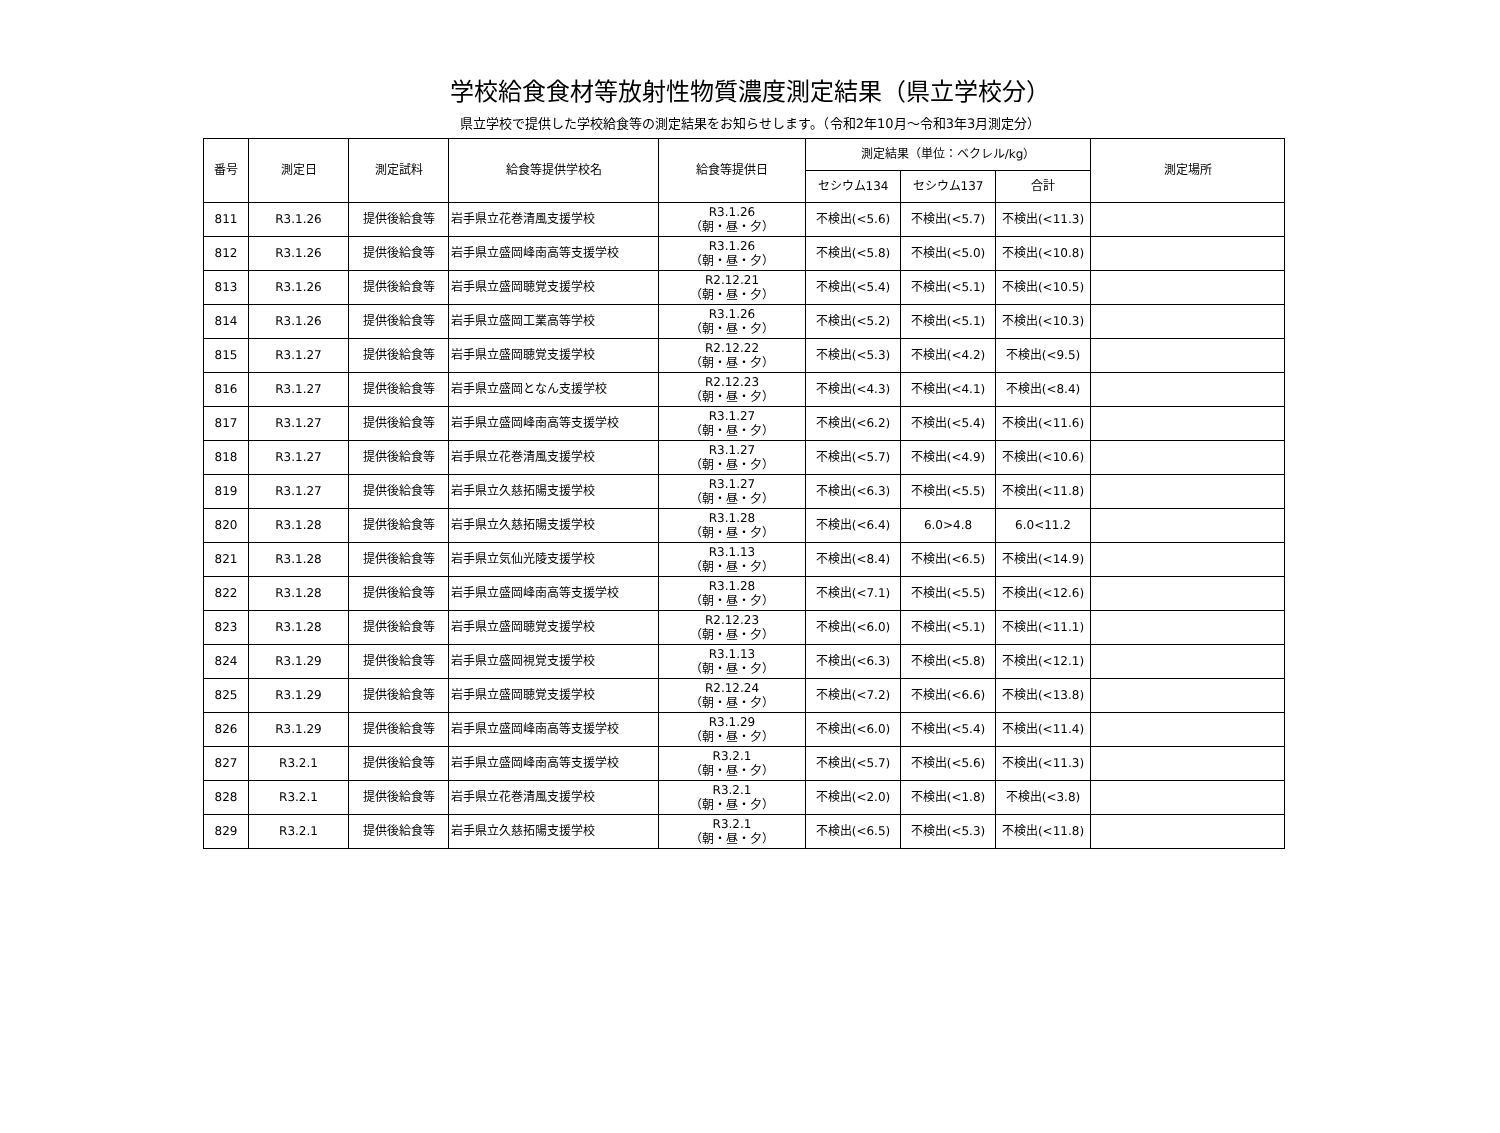学校給食食材等放射性物質濃度測定結果（県立学校分）
県立学校で提供した学校給食等の測定結果をお知らせします。（令和2年10月～令和3年3月測定分）
| 番号 | 測定日 | 測定試料 | 給食等提供学校名 | 給食等提供日 | 測定結果（単位：ベクレル/kg） | | | 測定場所 |
| --- | --- | --- | --- | --- | --- | --- | --- | --- |
| | | | | | セシウム134 | セシウム137 | 合計 | |
| 811 | R3.1.26 | 提供後給食等 | 岩手県立花巻清風支援学校 | R3.1.26 （朝・昼・夕） | 不検出(<5.6) | 不検出(<5.7) | 不検出(<11.3) | |
| 812 | R3.1.26 | 提供後給食等 | 岩手県立盛岡峰南高等支援学校 | R3.1.26 （朝・昼・夕） | 不検出(<5.8) | 不検出(<5.0) | 不検出(<10.8) | |
| 813 | R3.1.26 | 提供後給食等 | 岩手県立盛岡聴覚支援学校 | R2.12.21 （朝・昼・夕） | 不検出(<5.4) | 不検出(<5.1) | 不検出(<10.5) | |
| 814 | R3.1.26 | 提供後給食等 | 岩手県立盛岡工業高等学校 | R3.1.26 （朝・昼・夕） | 不検出(<5.2) | 不検出(<5.1) | 不検出(<10.3) | |
| 815 | R3.1.27 | 提供後給食等 | 岩手県立盛岡聴覚支援学校 | R2.12.22 （朝・昼・夕） | 不検出(<5.3) | 不検出(<4.2) | 不検出(<9.5) | |
| 816 | R3.1.27 | 提供後給食等 | 岩手県立盛岡となん支援学校 | R2.12.23 （朝・昼・夕） | 不検出(<4.3) | 不検出(<4.1) | 不検出(<8.4) | |
| 817 | R3.1.27 | 提供後給食等 | 岩手県立盛岡峰南高等支援学校 | R3.1.27 （朝・昼・夕） | 不検出(<6.2) | 不検出(<5.4) | 不検出(<11.6) | |
| 818 | R3.1.27 | 提供後給食等 | 岩手県立花巻清風支援学校 | R3.1.27 （朝・昼・夕） | 不検出(<5.7) | 不検出(<4.9) | 不検出(<10.6) | |
| 819 | R3.1.27 | 提供後給食等 | 岩手県立久慈拓陽支援学校 | R3.1.27 （朝・昼・夕） | 不検出(<6.3) | 不検出(<5.5) | 不検出(<11.8) | |
| 820 | R3.1.28 | 提供後給食等 | 岩手県立久慈拓陽支援学校 | R3.1.28 （朝・昼・夕） | 不検出(<6.4) | 6.0>4.8 | 6.0<11.2 | |
| 821 | R3.1.28 | 提供後給食等 | 岩手県立気仙光陵支援学校 | R3.1.13 （朝・昼・夕） | 不検出(<8.4) | 不検出(<6.5) | 不検出(<14.9) | |
| 822 | R3.1.28 | 提供後給食等 | 岩手県立盛岡峰南高等支援学校 | R3.1.28 （朝・昼・夕） | 不検出(<7.1) | 不検出(<5.5) | 不検出(<12.6) | |
| 823 | R3.1.28 | 提供後給食等 | 岩手県立盛岡聴覚支援学校 | R2.12.23 （朝・昼・夕） | 不検出(<6.0) | 不検出(<5.1) | 不検出(<11.1) | |
| 824 | R3.1.29 | 提供後給食等 | 岩手県立盛岡視覚支援学校 | R3.1.13 （朝・昼・夕） | 不検出(<6.3) | 不検出(<5.8) | 不検出(<12.1) | |
| 825 | R3.1.29 | 提供後給食等 | 岩手県立盛岡聴覚支援学校 | R2.12.24 （朝・昼・夕） | 不検出(<7.2) | 不検出(<6.6) | 不検出(<13.8) | |
| 826 | R3.1.29 | 提供後給食等 | 岩手県立盛岡峰南高等支援学校 | R3.1.29 （朝・昼・夕） | 不検出(<6.0) | 不検出(<5.4) | 不検出(<11.4) | |
| 827 | R3.2.1 | 提供後給食等 | 岩手県立盛岡峰南高等支援学校 | R3.2.1 （朝・昼・夕） | 不検出(<5.7) | 不検出(<5.6) | 不検出(<11.3) | |
| 828 | R3.2.1 | 提供後給食等 | 岩手県立花巻清風支援学校 | R3.2.1 （朝・昼・夕） | 不検出(<2.0) | 不検出(<1.8) | 不検出(<3.8) | |
| 829 | R3.2.1 | 提供後給食等 | 岩手県立久慈拓陽支援学校 | R3.2.1 （朝・昼・夕） | 不検出(<6.5) | 不検出(<5.3) | 不検出(<11.8) | |